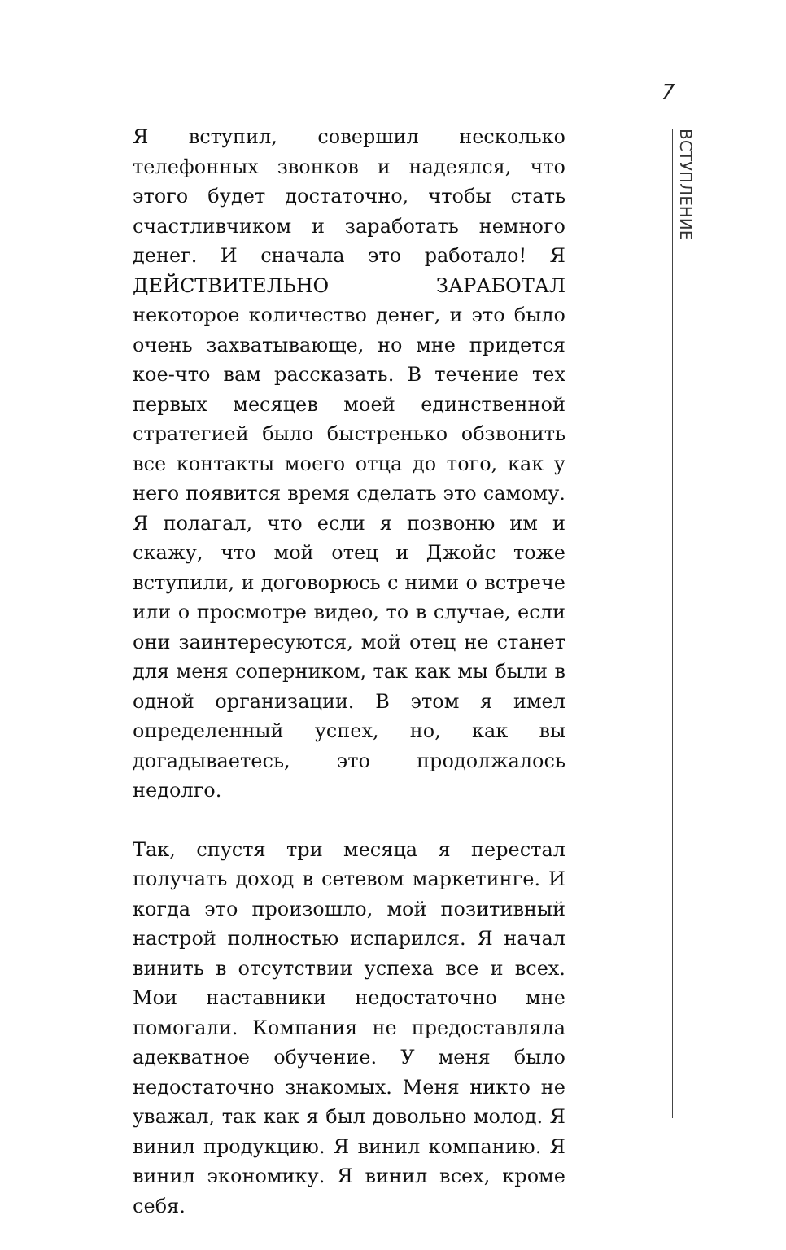7
ВСТУПЛЕНИЕ
Я вступил, совершил несколько телефонных звонков и надеялся, что этого будет достаточно, чтобы стать счастливчиком и заработать немного денег. И сначала это работало! Я ДЕЙСТВИТЕЛЬНО ЗАРАБОТАЛ некоторое количество денег, и это было очень захватывающе, но мне придется кое-что вам рассказать. В течение тех первых месяцев моей единственной стратегией было быстренько обзвонить все контакты моего отца до того, как у него появится время сделать это самому. Я полагал, что если я позвоню им и скажу, что мой отец и Джойс тоже вступили, и договорюсь с ними о встрече или о просмотре видео, то в случае, если они заинтересуются, мой отец не станет для меня соперником, так как мы были в одной организации. В этом я имел определенный успех, но, как вы догадываетесь, это продолжалось недолго.
Так, спустя три месяца я перестал получать доход в сетевом маркетинге. И когда это произошло, мой позитивный настрой полностью испарился. Я начал винить в отсутствии успеха все и всех. Мои наставники недостаточно мне помогали. Компания не предоставляла адекватное обучение. У меня было недостаточно знакомых. Меня никто не уважал, так как я был довольно молод. Я винил продукцию. Я винил компанию. Я винил экономику. Я винил всех, кроме себя.